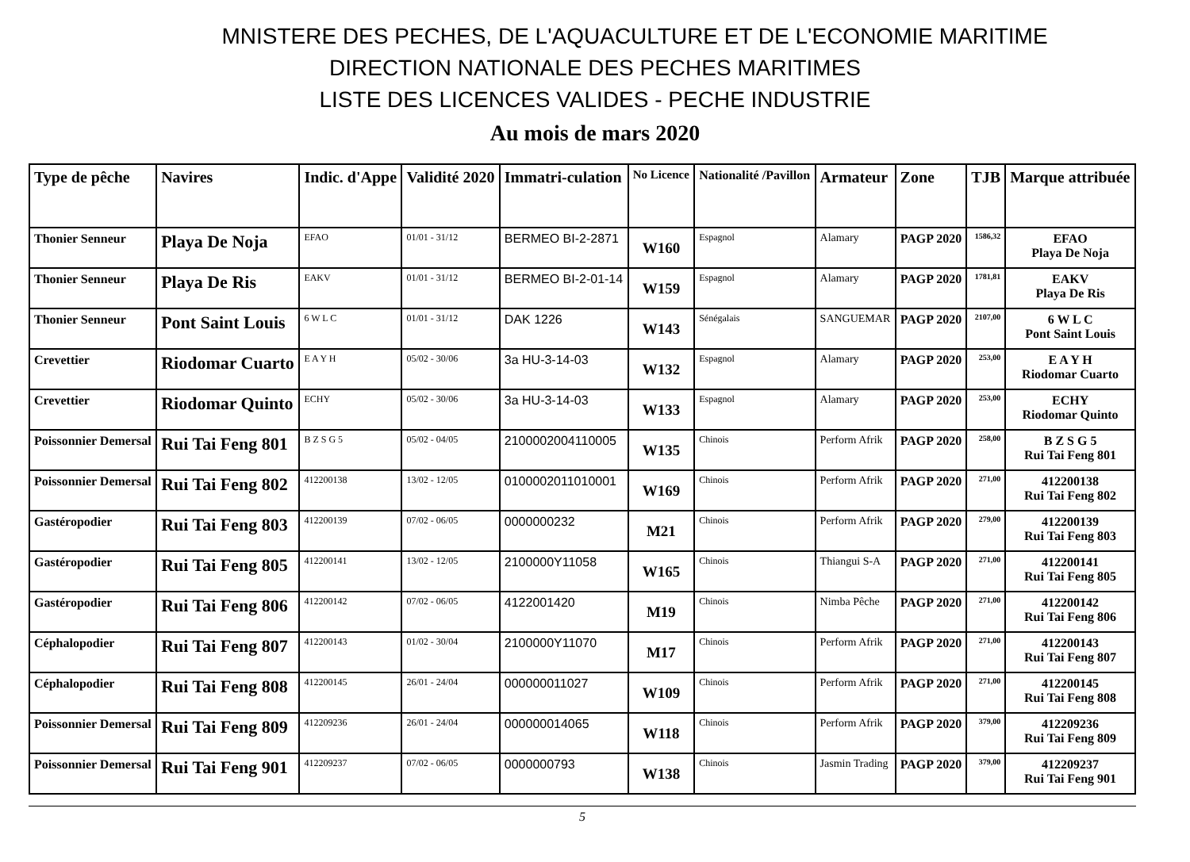MNISTERE DES PECHES, DE L'AQUACULTURE ET DE L'ECONOMIE MARITIME
DIRECTION NATIONALE DES PECHES MARITIMES
LISTE DES LICENCES VALIDES - PECHE INDUSTRIE
Au mois de mars 2020
| Type de pêche | Navires | Indic. d'Appe | Validité 2020 | Immatri-culation | No Licence | Nationalité /Pavillon | Armateur | Zone | TJB | Marque attribuée |
| --- | --- | --- | --- | --- | --- | --- | --- | --- | --- | --- |
| Thonier Senneur | Playa De Noja | EFAO | 01/01 - 31/12 | BERMEO BI-2-2871 | W160 | Espagnol | Alamary | PAGP 2020 | 1586,32 | EFAO Playa De Noja |
| Thonier Senneur | Playa De Ris | EAKV | 01/01 - 31/12 | BERMEO BI-2-01-14 | W159 | Espagnol | Alamary | PAGP 2020 | 1781,81 | EAKV Playa De Ris |
| Thonier Senneur | Pont Saint Louis | 6 W L C | 01/01 - 31/12 | DAK 1226 | W143 | Sénégalais | SANGUEMAR | PAGP 2020 | 2107,00 | 6 W L C Pont Saint Louis |
| Crevettier | Riodomar Cuarto | E A Y H | 05/02 - 30/06 | 3a HU-3-14-03 | W132 | Espagnol | Alamary | PAGP 2020 | 253,00 | E A Y H Riodomar Cuarto |
| Crevettier | Riodomar Quinto | ECHY | 05/02 - 30/06 | 3a HU-3-14-03 | W133 | Espagnol | Alamary | PAGP 2020 | 253,00 | ECHY Riodomar Quinto |
| Poissonnier Demersal | Rui Tai Feng 801 | B Z S G 5 | 05/02 - 04/05 | 2100002004110005 | W135 | Chinois | Perform Afrik | PAGP 2020 | 258,00 | B Z S G 5 Rui Tai Feng 801 |
| Poissonnier Demersal | Rui Tai Feng 802 | 412200138 | 13/02 - 12/05 | 0100002011010001 | W169 | Chinois | Perform Afrik | PAGP 2020 | 271,00 | 412200138 Rui Tai Feng 802 |
| Gastéropodier | Rui Tai Feng 803 | 412200139 | 07/02 - 06/05 | 0000000232 | M21 | Chinois | Perform Afrik | PAGP 2020 | 279,00 | 412200139 Rui Tai Feng 803 |
| Gastéropodier | Rui Tai Feng 805 | 412200141 | 13/02 - 12/05 | 2100000Y11058 | W165 | Chinois | Thiangui S-A | PAGP 2020 | 271,00 | 412200141 Rui Tai Feng 805 |
| Gastéropodier | Rui Tai Feng 806 | 412200142 | 07/02 - 06/05 | 4122001420 | M19 | Chinois | Nimba Pêche | PAGP 2020 | 271,00 | 412200142 Rui Tai Feng 806 |
| Céphalopodier | Rui Tai Feng 807 | 412200143 | 01/02 - 30/04 | 2100000Y11070 | M17 | Chinois | Perform Afrik | PAGP 2020 | 271,00 | 412200143 Rui Tai Feng 807 |
| Céphalopodier | Rui Tai Feng 808 | 412200145 | 26/01 - 24/04 | 000000011027 | W109 | Chinois | Perform Afrik | PAGP 2020 | 271,00 | 412200145 Rui Tai Feng 808 |
| Poissonnier Demersal | Rui Tai Feng 809 | 412209236 | 26/01 - 24/04 | 000000014065 | W118 | Chinois | Perform Afrik | PAGP 2020 | 379,00 | 412209236 Rui Tai Feng 809 |
| Poissonnier Demersal | Rui Tai Feng 901 | 412209237 | 07/02 - 06/05 | 0000000793 | W138 | Chinois | Jasmin Trading | PAGP 2020 | 379,00 | 412209237 Rui Tai Feng 901 |
5